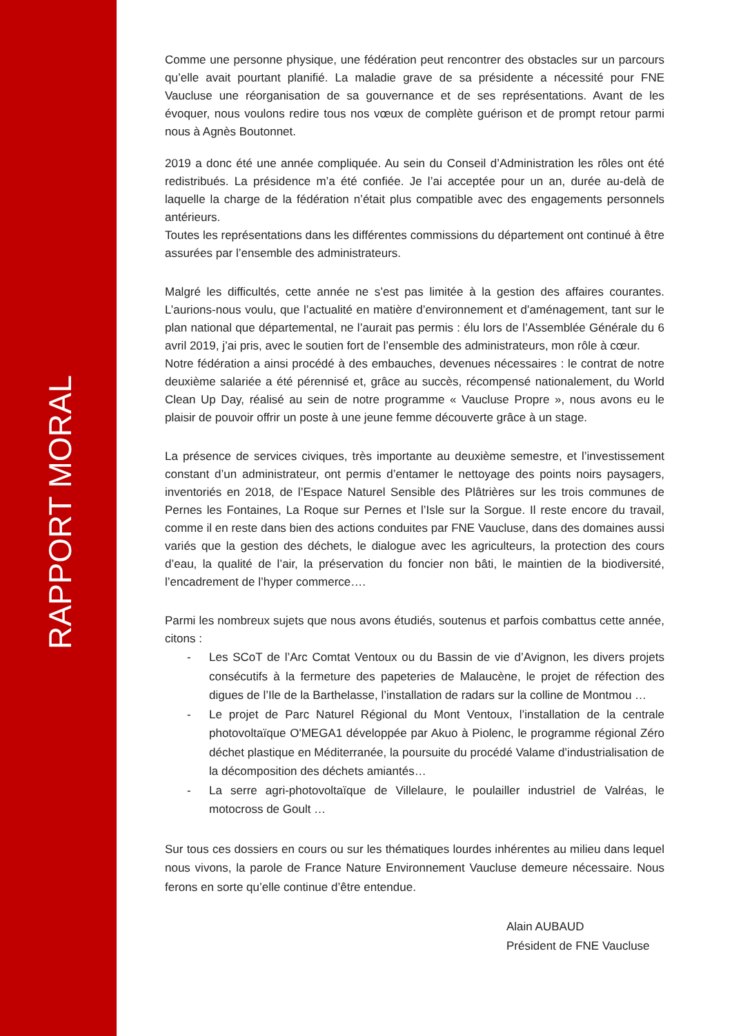RAPPORT MORAL
Comme une personne physique, une fédération peut rencontrer des obstacles sur un parcours qu’elle avait pourtant planifié. La maladie grave de sa présidente a nécessité pour FNE Vaucluse une réorganisation de sa gouvernance et de ses représentations. Avant de les évoquer, nous voulons redire tous nos vœux de complète guérison et de prompt retour parmi nous à Agnès Boutonnet.
2019 a donc été une année compliquée. Au sein du Conseil d’Administration les rôles ont été redistribués. La présidence m’a été confiée. Je l’ai acceptée pour un an, durée au-delà de laquelle la charge de la fédération n’était plus compatible avec des engagements personnels antérieurs.
Toutes les représentations dans les différentes commissions du département ont continué à être assurées par l’ensemble des administrateurs.
Malgré les difficultés, cette année ne s’est pas limitée à la gestion des affaires courantes. L’aurions-nous voulu, que l’actualité en matière d’environnement et d’aménagement, tant sur le plan national que départemental, ne l’aurait pas permis : élu lors de l’Assemblée Générale du 6 avril 2019, j’ai pris, avec le soutien fort de l’ensemble des administrateurs, mon rôle à cœur.
Notre fédération a ainsi procédé à des embauches, devenues nécessaires : le contrat de notre deuxième salariée a été pérennisé et, grâce au succès, récompensé nationalement, du World Clean Up Day, réalisé au sein de notre programme « Vaucluse Propre », nous avons eu le plaisir de pouvoir offrir un poste à une jeune femme découverte grâce à un stage.
La présence de services civiques, très importante au deuxième semestre, et l’investissement constant d’un administrateur, ont permis d’entamer le nettoyage des points noirs paysagers, inventoriés en 2018, de l’Espace Naturel Sensible des Plâtrières sur les trois communes de Pernes les Fontaines, La Roque sur Pernes et l’Isle sur la Sorgue. Il reste encore du travail, comme il en reste dans bien des actions conduites par FNE Vaucluse, dans des domaines aussi variés que la gestion des déchets, le dialogue avec les agriculteurs, la protection des cours d’eau, la qualité de l’air, la préservation du foncier non bâti, le maintien de la biodiversité, l’encadrement de l’hyper commerce….
Parmi les nombreux sujets que nous avons étudiés, soutenus et parfois combattus cette année, citons :
- Les SCoT de l’Arc Comtat Ventoux ou du Bassin de vie d’Avignon, les divers projets consécutifs à la fermeture des papeteries de Malaucène, le projet de réfection des digues de l’Ile de la Barthelasse, l’installation de radars sur la colline de Montmou …
- Le projet de Parc Naturel Régional du Mont Ventoux, l’installation de la centrale photovoltaïque O'MEGA1 développée par Akuo à Piolenc, le programme régional Zéro déchet plastique en Méditerranée, la poursuite du procédé Valame d’industrialisation de la décomposition des déchets amiantés…
- La serre agri-photovoltaïque de Villelaure, le poulailler industriel de Valréas, le motocross de Goult …
Sur tous ces dossiers en cours ou sur les thématiques lourdes inhérentes au milieu dans lequel nous vivons, la parole de France Nature Environnement Vaucluse demeure nécessaire. Nous ferons en sorte qu’elle continue d’être entendue.
Alain AUBAUD
Président de FNE Vaucluse